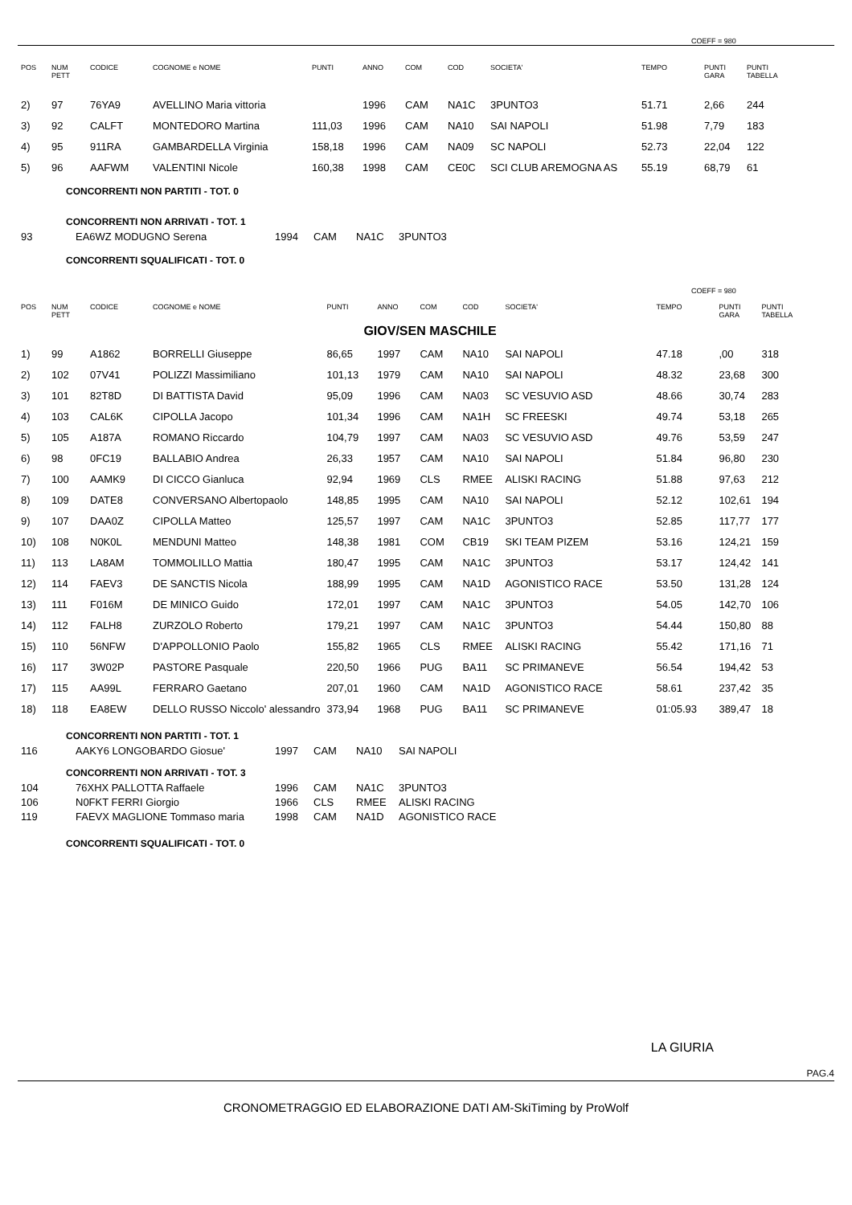COEFF = 980
| POS | NUM PETT | CODICE | COGNOME e NOME | PUNTI | ANNO | COM | COD | SOCIETA' | TEMPO | PUNTI GARA | PUNTI TABELLA |
| --- | --- | --- | --- | --- | --- | --- | --- | --- | --- | --- | --- |
| 2) | 97 | 76YA9 | AVELLINO Maria vittoria | | 1996 | CAM | NA1C | 3PUNTO3 | 51.71 | 2,66 | 244 |
| 3) | 92 | CALFT | MONTEDORO Martina | 111,03 | 1996 | CAM | NA10 | SAI NAPOLI | 51.98 | 7,79 | 183 |
| 4) | 95 | 911RA | GAMBARDELLA Virginia | 158,18 | 1996 | CAM | NA09 | SC NAPOLI | 52.73 | 22,04 | 122 |
| 5) | 96 | AAFWM | VALENTINI Nicole | 160,38 | 1998 | CAM | CE0C | SCI CLUB AREMOGNA AS | 55.19 | 68,79 | 61 |
CONCORRENTI NON PARTITI - TOT. 0
CONCORRENTI NON ARRIVATI - TOT. 1
| 93 | EA6WZ MODUGNO Serena | 1994 | CAM | NA1C | 3PUNTO3 |
CONCORRENTI SQUALIFICATI - TOT. 0
COEFF = 980
| POS | NUM PETT | CODICE | COGNOME e NOME | PUNTI | ANNO | COM | COD | SOCIETA' | TEMPO | PUNTI GARA | PUNTI TABELLA |
| --- | --- | --- | --- | --- | --- | --- | --- | --- | --- | --- | --- |
| | | | | GIOV/SEN MASCHILE | | | | | | | |
| 1) | 99 | A1862 | BORRELLI Giuseppe | 86,65 | 1997 | CAM | NA10 | SAI NAPOLI | 47.18 | ,00 | 318 |
| 2) | 102 | 07V41 | POLIZZI Massimiliano | 101,13 | 1979 | CAM | NA10 | SAI NAPOLI | 48.32 | 23,68 | 300 |
| 3) | 101 | 82T8D | DI BATTISTA David | 95,09 | 1996 | CAM | NA03 | SC VESUVIO ASD | 48.66 | 30,74 | 283 |
| 4) | 103 | CAL6K | CIPOLLA Jacopo | 101,34 | 1996 | CAM | NA1H | SC FREESKI | 49.74 | 53,18 | 265 |
| 5) | 105 | A187A | ROMANO Riccardo | 104,79 | 1997 | CAM | NA03 | SC VESUVIO ASD | 49.76 | 53,59 | 247 |
| 6) | 98 | 0FC19 | BALLABIO Andrea | 26,33 | 1957 | CAM | NA10 | SAI NAPOLI | 51.84 | 96,80 | 230 |
| 7) | 100 | AAMK9 | DI CICCO Gianluca | 92,94 | 1969 | CLS | RMEE | ALISKI RACING | 51.88 | 97,63 | 212 |
| 8) | 109 | DATE8 | CONVERSANO Albertopaolo | 148,85 | 1995 | CAM | NA10 | SAI NAPOLI | 52.12 | 102,61 | 194 |
| 9) | 107 | DAA0Z | CIPOLLA Matteo | 125,57 | 1997 | CAM | NA1C | 3PUNTO3 | 52.85 | 117,77 | 177 |
| 10) | 108 | N0K0L | MENDUNI Matteo | 148,38 | 1981 | COM | CB19 | SKI TEAM PIZEM | 53.16 | 124,21 | 159 |
| 11) | 113 | LA8AM | TOMMOLILLO Mattia | 180,47 | 1995 | CAM | NA1C | 3PUNTO3 | 53.17 | 124,42 | 141 |
| 12) | 114 | FAEV3 | DE SANCTIS Nicola | 188,99 | 1995 | CAM | NA1D | AGONISTICO RACE | 53.50 | 131,28 | 124 |
| 13) | 111 | F016M | DE MINICO Guido | 172,01 | 1997 | CAM | NA1C | 3PUNTO3 | 54.05 | 142,70 | 106 |
| 14) | 112 | FALH8 | ZURZOLO Roberto | 179,21 | 1997 | CAM | NA1C | 3PUNTO3 | 54.44 | 150,80 | 88 |
| 15) | 110 | 56NFW | D'APPOLLONIO Paolo | 155,82 | 1965 | CLS | RMEE | ALISKI RACING | 55.42 | 171,16 | 71 |
| 16) | 117 | 3W02P | PASTORE Pasquale | 220,50 | 1966 | PUG | BA11 | SC PRIMANEVE | 56.54 | 194,42 | 53 |
| 17) | 115 | AA99L | FERRARO Gaetano | 207,01 | 1960 | CAM | NA1D | AGONISTICO RACE | 58.61 | 237,42 | 35 |
| 18) | 118 | EA8EW | DELLO RUSSO Niccolo' alessandro | 373,94 | 1968 | PUG | BA11 | SC PRIMANEVE | 01:05.93 | 389,47 | 18 |
CONCORRENTI NON PARTITI - TOT. 1
| 116 | AAKY6 LONGOBARDO Giosue' | 1997 | CAM | NA10 | SAI NAPOLI |
CONCORRENTI NON ARRIVATI - TOT. 3
| 104 | 76XHX PALLOTTA Raffaele | 1996 | CAM | NA1C | 3PUNTO3 |
| 106 | N0FKT FERRI Giorgio | 1966 | CLS | RMEE | ALISKI RACING |
| 119 | FAEVX MAGLIONE Tommaso maria | 1998 | CAM | NA1D | AGONISTICO RACE |
CONCORRENTI SQUALIFICATI - TOT. 0
LA GIURIA
PAG.4
CRONOMETRAGGIO ED ELABORAZIONE DATI AM-SkiTiming by ProWolf